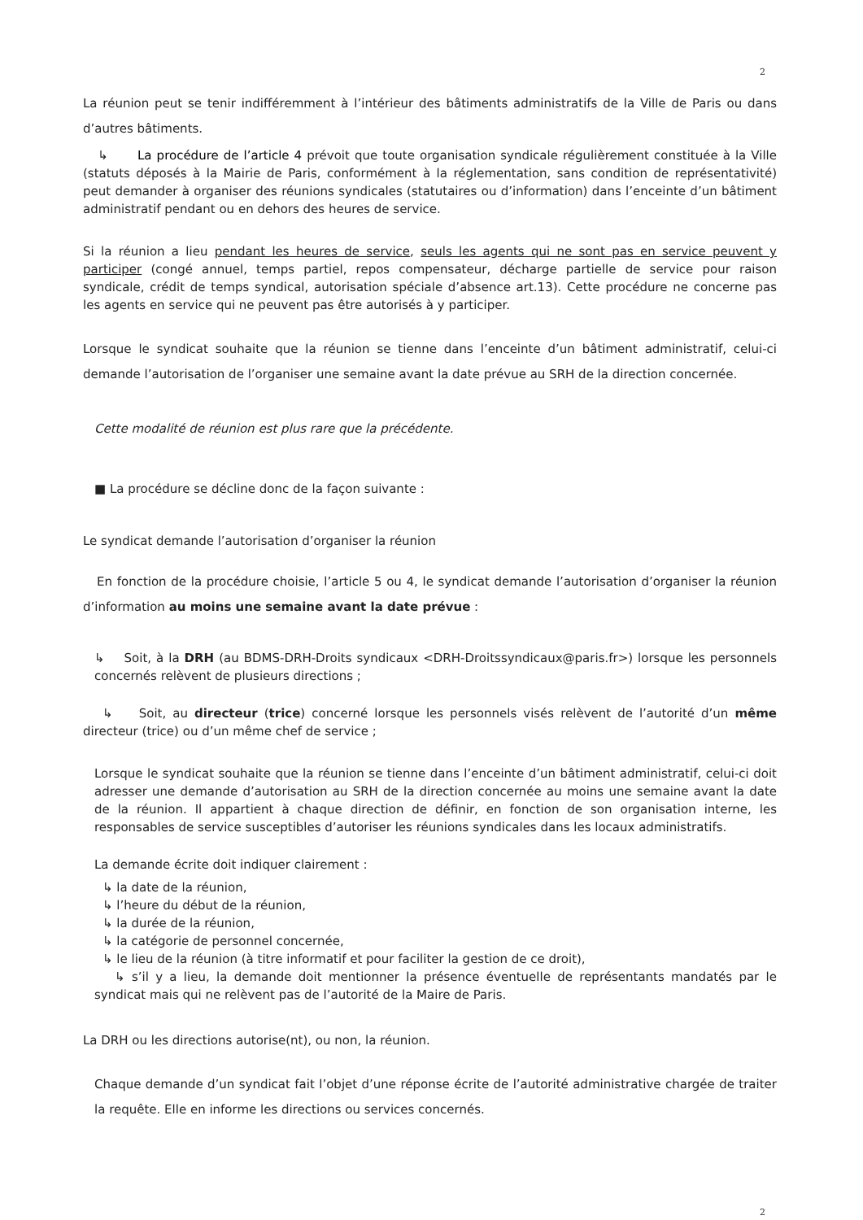2
La réunion peut se tenir indifféremment à l’intérieur des bâtiments administratifs de la Ville de Paris ou dans d’autres bâtiments.
↳ La procédure de l’article 4 prévoit que toute organisation syndicale régulièrement constituée à la Ville (statuts déposés à la Mairie de Paris, conformément à la réglementation, sans condition de représentativité) peut demander à organiser des réunions syndicales (statutaires ou d’information) dans l’enceinte d’un bâtiment administratif pendant ou en dehors des heures de service.
Si la réunion a lieu pendant les heures de service, seuls les agents qui ne sont pas en service peuvent y participer (congé annuel, temps partiel, repos compensateur, décharge partielle de service pour raison syndicale, crédit de temps syndical, autorisation spéciale d’absence art.13). Cette procédure ne concerne pas les agents en service qui ne peuvent pas être autorisés à y participer.
Lorsque le syndicat souhaite que la réunion se tienne dans l’enceinte d’un bâtiment administratif, celui-ci demande l’autorisation de l’organiser une semaine avant la date prévue au SRH de la direction concernée.
Cette modalité de réunion est plus rare que la précédente.
■ La procédure se décline donc de la façon suivante :
Le syndicat demande l’autorisation d’organiser la réunion
En fonction de la procédure choisie, l’article 5 ou 4, le syndicat demande l’autorisation d’organiser la réunion d’information au moins une semaine avant la date prévue :
↳ Soit, à la DRH (au BDMS-DRH-Droits syndicaux <DRH-Droitssyndicaux@paris.fr>) lorsque les personnels concernés relèvent de plusieurs directions ;
↳ Soit, au directeur (trice) concerné lorsque les personnels visés relèvent de l’autorité d’un même directeur (trice) ou d’un même chef de service ;
Lorsque le syndicat souhaite que la réunion se tienne dans l’enceinte d’un bâtiment administratif, celui-ci doit adresser une demande d’autorisation au SRH de la direction concernée au moins une semaine avant la date de la réunion. Il appartient à chaque direction de définir, en fonction de son organisation interne, les responsables de service susceptibles d’autoriser les réunions syndicales dans les locaux administratifs.
La demande écrite doit indiquer clairement :
↳ la date de la réunion,
↳ l’heure du début de la réunion,
↳ la durée de la réunion,
↳ la catégorie de personnel concernée,
↳ le lieu de la réunion (à titre informatif et pour faciliter la gestion de ce droit),
↳ s’il y a lieu, la demande doit mentionner la présence éventuelle de représentants mandatés par le syndicat mais qui ne relèvent pas de l’autorité de la Maire de Paris.
La DRH ou les directions autorise(nt), ou non, la réunion.
Chaque demande d’un syndicat fait l’objet d’une réponse écrite de l’autorité administrative chargée de traiter la requête. Elle en informe les directions ou services concernés.
2